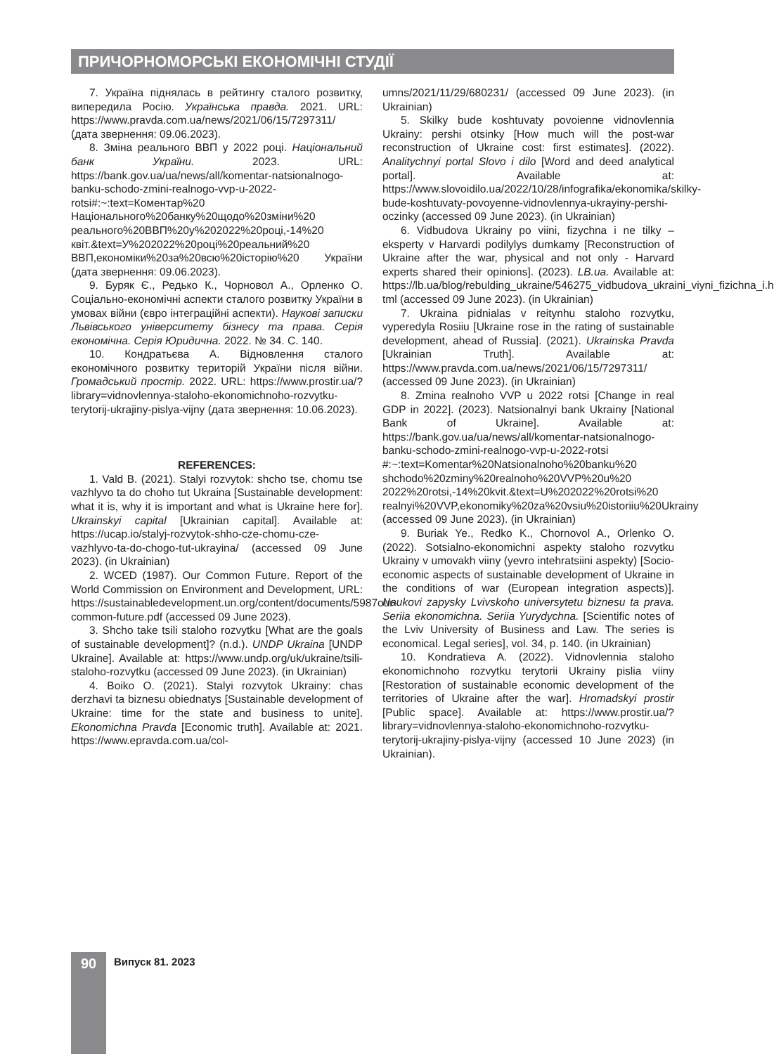ПРИЧОРНОМОРСЬКІ ЕКОНОМІЧНІ СТУДІЇ
7. Україна піднялась в рейтингу сталого розвитку, випередила Росію. Українська правда. 2021. URL: https://www.pravda.com.ua/news/2021/06/15/7297311/ (дата звернення: 09.06.2023).
8. Зміна реального ВВП у 2022 році. Національний банк України. 2023. URL: https://bank.gov.ua/ua/news/all/komentar-natsionalnogo-banku-schodo-zmini-realnogo-vvp-u-2022-rotsi#:~:text=Коментар%20 Національного%20банку%20щодо%20зміни%20 реального%20ВВП%20у%202022%20році,-14%20 квіт.&text=У%202022%20році%20реальний%20 ВВП,економіки%20за%20всю%20історію%20 України (дата звернення: 09.06.2023).
9. Буряк Є., Редько К., Чорновол А., Орленко О. Соціально-економічні аспекти сталого розвитку України в умовах війни (євро інтеграційні аспекти). Наукові записки Львівського університету бізнесу та права. Серія економічна. Серія Юридична. 2022. № 34. С. 140.
10. Кондратьєва А. Відновлення сталого економічного розвитку територій України після війни. Громадський простір. 2022. URL: https://www.prostir.ua/?library=vidnovlennya-staloho-ekonomichnoho-rozvytku-terytorij-ukrajiny-pislya-vijny (дата звернення: 10.06.2023).
REFERENCES:
1. Vald B. (2021). Stalyi rozvytok: shcho tse, chomu tse vazhlyvo ta do choho tut Ukraina [Sustainable development: what it is, why it is important and what is Ukraine here for]. Ukrainskyi capital [Ukrainian capital]. Available at: https://ucap.io/stalyj-rozvytok-shho-cze-chomu-cze-vazhlyvo-ta-do-chogo-tut-ukrayina/ (accessed 09 June 2023). (in Ukrainian)
2. WCED (1987). Our Common Future. Report of the World Commission on Environment and Development, URL: https://sustainabledevelopment.un.org/content/documents/5987our-common-future.pdf (accessed 09 June 2023).
3. Shcho take tsili staloho rozvytku [What are the goals of sustainable development]? (n.d.). UNDP Ukraina [UNDP Ukraine]. Available at: https://www.undp.org/uk/ukraine/tsili-staloho-rozvytku (accessed 09 June 2023). (in Ukrainian)
4. Boiko O. (2021). Stalyi rozvytok Ukrainy: chas derzhavi ta biznesu obiednatys [Sustainable development of Ukraine: time for the state and business to unite]. Ekonomichna Pravda [Economic truth]. Available at: 2021. https://www.epravda.com.ua/col-
umns/2021/11/29/680231/ (accessed 09 June 2023). (in Ukrainian)
5. Skilky bude koshtuvaty povoienne vidnovlennia Ukrainy: pershi otsinky [How much will the post-war reconstruction of Ukraine cost: first estimates]. (2022). Analitychnyi portal Slovo i dilo [Word and deed analytical portal]. Available at: https://www.slovoidilo.ua/2022/10/28/infografika/ekonomika/skilky-bude-koshtuvaty-povoyenne-vidnovlennya-ukrayiny-pershi-oczinky (accessed 09 June 2023). (in Ukrainian)
6. Vidbudova Ukrainy po viini, fizychna i ne tilky – eksperty v Harvardi podilylys dumkamy [Reconstruction of Ukraine after the war, physical and not only - Harvard experts shared their opinions]. (2023). LB.ua. Available at: https://lb.ua/blog/rebulding_ukraine/546275_vidbudova_ukraini_viyni_fizichna_i.h tml (accessed 09 June 2023). (in Ukrainian)
7. Ukraina pidnialas v reitynhu staloho rozvytku, vyperedyla Rosiiu [Ukraine rose in the rating of sustainable development, ahead of Russia]. (2021). Ukrainska Pravda [Ukrainian Truth]. Available at: https://www.pravda.com.ua/news/2021/06/15/7297311/ (accessed 09 June 2023). (in Ukrainian)
8. Zmina realnoho VVP u 2022 rotsi [Change in real GDP in 2022]. (2023). Natsionalnyi bank Ukrainy [National Bank of Ukraine]. Available at: https://bank.gov.ua/ua/news/all/komentar-natsionalnogo-banku-schodo-zmini-realnogo-vvp-u-2022-rotsi #:~:text=Komentar%20Natsionalnoho%20banku%20 shchodo%20zminy%20realnoho%20VVP%20u%20 2022%20rotsi,-14%20kvit.&text=U%202022%20rotsi%20 realnyi%20VVP,ekonomiky%20za%20vsiu%20istoriiu%20Ukrainy (accessed 09 June 2023). (in Ukrainian)
9. Buriak Ye., Redko K., Chornovol A., Orlenko O. (2022). Sotsialno-ekonomichni aspekty staloho rozvytku Ukrainy v umovakh viiny (yevro intehratsiini aspekty) [Socio-economic aspects of sustainable development of Ukraine in the conditions of war (European integration aspects)]. Naukovi zapysky Lvivskoho universytetu biznesu ta prava. Seriia ekonomichna. Seriia Yurydychna. [Scientific notes of the Lviv University of Business and Law. The series is economical. Legal series], vol. 34, p. 140. (in Ukrainian)
10. Kondratieva A. (2022). Vidnovlennia staloho ekonomichnoho rozvytku terytorii Ukrainy pislia viiny [Restoration of sustainable economic development of the territories of Ukraine after the war]. Hromadskyi prostir [Public space]. Available at: https://www.prostir.ua/?library=vidnovlennya-staloho-ekonomichnoho-rozvytku-terytorij-ukrajiny-pislya-vijny (accessed 10 June 2023) (in Ukrainian).
90 Випуск 81. 2023